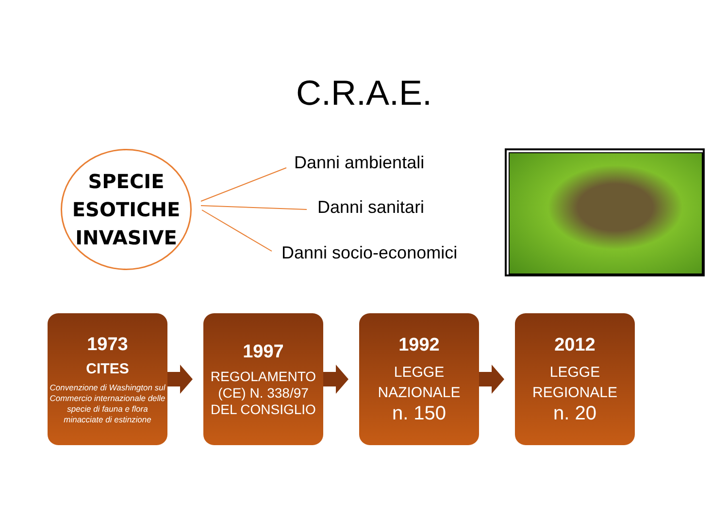C.R.A.E.
SPECIE
ESOTICHE
INVASIVE
Danni ambientali
Danni sanitari
Danni socio-economici
1973
CITES
Convenzione di Washington sul Commercio internazionale delle specie di fauna e flora minacciate di estinzione
1997
REGOLAMENTO (CE) N. 338/97 DEL CONSIGLIO
1992
LEGGE NAZIONALE
n. 150
2012
LEGGE REGIONALE
n. 20